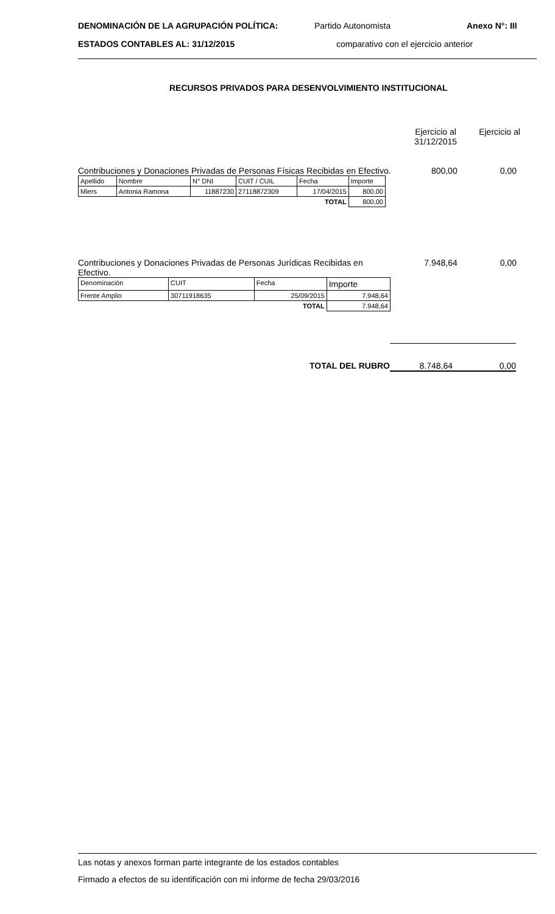DENOMINACIÓN DE LA AGRUPACIÓN POLÍTICA: Partido Autonomista Anexo N°: III
ESTADOS CONTABLES AL: 31/12/2015 comparativo con el ejercicio anterior
RECURSOS PRIVADOS PARA DESENVOLVIMIENTO INSTITUCIONAL
Ejercicio al
31/12/2015
Ejercicio al
Contribuciones y Donaciones Privadas de Personas Físicas Recibidas en Efectivo. 800,00 0,00
| Apellido | Nombre | N° DNI | CUIT / CUIL | Fecha | Importe |
| --- | --- | --- | --- | --- | --- |
| Miers | Antonia Ramona | 11887230 | 27118872309 | 17/04/2015 | 800,00 |
| TOTAL | | | | | 800,00 |
Contribuciones y Donaciones Privadas de Personas Jurídicas Recibidas en Efectivo. 7.948,64 0,00
| Denominación | CUIT | Fecha | Importe |
| --- | --- | --- | --- |
| Frente Amplio | 30711918635 | 25/09/2015 | 7.948,64 |
| TOTAL | | | 7.948,64 |
TOTAL DEL RUBRO 8.748,64 0,00
Las notas y anexos forman parte integrante de los estados contables
Firmado a efectos de su identificación con mi informe de fecha 29/03/2016